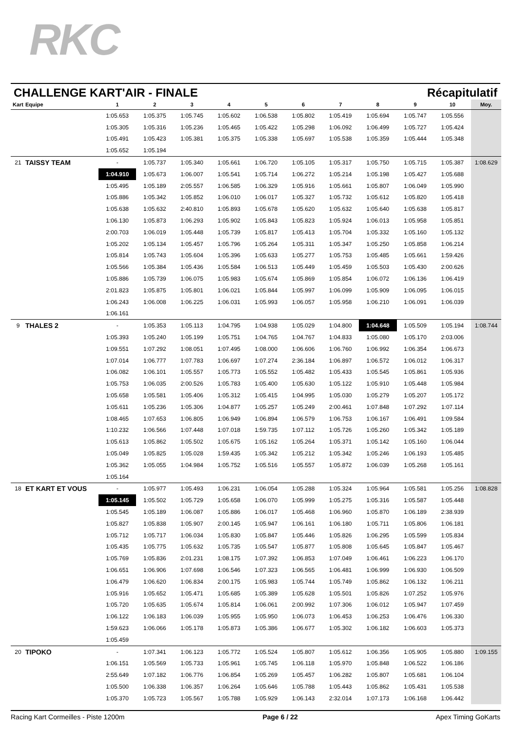RKC
CHALLENGE KART'AIR - FINALE Récapitulatif
| Kart | Equipe | 1 | 2 | 3 | 4 | 5 | 6 | 7 | 8 | 9 | 10 | Moy. |
| --- | --- | --- | --- | --- | --- | --- | --- | --- | --- | --- | --- | --- |
| | | 1:05.653 | 1:05.375 | 1:05.745 | 1:05.602 | 1:06.538 | 1:05.802 | 1:05.419 | 1:05.694 | 1:05.747 | 1:05.556 | |
| | | 1:05.305 | 1:05.316 | 1:05.236 | 1:05.465 | 1:05.422 | 1:05.298 | 1:06.092 | 1:06.499 | 1:05.727 | 1:05.424 | |
| | | 1:05.491 | 1:05.423 | 1:05.381 | 1:05.375 | 1:05.338 | 1:05.697 | 1:05.538 | 1:05.359 | 1:05.444 | 1:05.348 | |
| | | 1:05.652 | 1:05.194 | | | | | | | | | |
| 21 | TAISSY TEAM | - | 1:05.737 | 1:05.340 | 1:05.661 | 1:06.720 | 1:05.105 | 1:05.317 | 1:05.750 | 1:05.715 | 1:05.387 | 1:08.629 |
| | | 1:04.910 | 1:05.673 | 1:06.007 | 1:05.541 | 1:05.714 | 1:06.272 | 1:05.214 | 1:05.198 | 1:05.427 | 1:05.688 | |
| | | 1:05.495 | 1:05.189 | 2:05.557 | 1:06.585 | 1:06.329 | 1:05.916 | 1:05.661 | 1:05.807 | 1:06.049 | 1:05.990 | |
| | | 1:05.886 | 1:05.342 | 1:05.852 | 1:06.010 | 1:06.017 | 1:05.327 | 1:05.732 | 1:05.612 | 1:05.820 | 1:05.418 | |
| | | 1:05.638 | 1:05.632 | 2:40.810 | 1:05.893 | 1:05.678 | 1:05.620 | 1:05.632 | 1:05.640 | 1:05.638 | 1:05.817 | |
| | | 1:06.130 | 1:05.873 | 1:06.293 | 1:05.902 | 1:05.843 | 1:05.823 | 1:05.924 | 1:06.013 | 1:05.958 | 1:05.851 | |
| | | 2:00.703 | 1:06.019 | 1:05.448 | 1:05.739 | 1:05.817 | 1:05.413 | 1:05.704 | 1:05.332 | 1:05.160 | 1:05.132 | |
| | | 1:05.202 | 1:05.134 | 1:05.457 | 1:05.796 | 1:05.264 | 1:05.311 | 1:05.347 | 1:05.250 | 1:05.858 | 1:06.214 | |
| | | 1:05.814 | 1:05.743 | 1:05.604 | 1:05.396 | 1:05.633 | 1:05.277 | 1:05.753 | 1:05.485 | 1:05.661 | 1:59.426 | |
| | | 1:05.566 | 1:05.384 | 1:05.436 | 1:05.584 | 1:06.513 | 1:05.449 | 1:05.459 | 1:05.503 | 1:05.430 | 2:00.626 | |
| | | 1:05.886 | 1:05.739 | 1:06.075 | 1:05.983 | 1:05.674 | 1:05.869 | 1:05.854 | 1:06.072 | 1:06.136 | 1:06.419 | |
| | | 2:01.823 | 1:05.875 | 1:05.801 | 1:06.021 | 1:05.844 | 1:05.997 | 1:06.099 | 1:05.909 | 1:06.095 | 1:06.015 | |
| | | 1:06.243 | 1:06.008 | 1:06.225 | 1:06.031 | 1:05.993 | 1:06.057 | 1:05.958 | 1:06.210 | 1:06.091 | 1:06.039 | |
| | | 1:06.161 | | | | | | | | | | |
| 9 | THALES 2 | - | 1:05.353 | 1:05.113 | 1:04.795 | 1:04.938 | 1:05.029 | 1:04.800 | 1:04.648 | 1:05.509 | 1:05.194 | 1:08.744 |
| | | 1:05.393 | 1:05.240 | 1:05.199 | 1:05.751 | 1:04.765 | 1:04.767 | 1:04.833 | 1:05.080 | 1:05.170 | 2:03.006 | |
| | | 1:09.551 | 1:07.292 | 1:08.051 | 1:07.495 | 1:08.000 | 1:06.606 | 1:06.760 | 1:06.992 | 1:06.354 | 1:06.673 | |
| | | 1:07.014 | 1:06.777 | 1:07.783 | 1:06.697 | 1:07.274 | 2:36.184 | 1:06.897 | 1:06.572 | 1:06.012 | 1:06.317 | |
| | | 1:06.082 | 1:06.101 | 1:05.557 | 1:05.773 | 1:05.552 | 1:05.482 | 1:05.433 | 1:05.545 | 1:05.861 | 1:05.936 | |
| | | 1:05.753 | 1:06.035 | 2:00.526 | 1:05.783 | 1:05.400 | 1:05.630 | 1:05.122 | 1:05.910 | 1:05.448 | 1:05.984 | |
| | | 1:05.658 | 1:05.581 | 1:05.406 | 1:05.312 | 1:05.415 | 1:04.995 | 1:05.030 | 1:05.279 | 1:05.207 | 1:05.172 | |
| | | 1:05.611 | 1:05.236 | 1:05.306 | 1:04.877 | 1:05.257 | 1:05.249 | 2:00.461 | 1:07.848 | 1:07.292 | 1:07.114 | |
| | | 1:08.465 | 1:07.653 | 1:06.805 | 1:06.949 | 1:06.894 | 1:06.579 | 1:06.753 | 1:06.167 | 1:06.491 | 1:09.584 | |
| | | 1:10.232 | 1:06.566 | 1:07.448 | 1:07.018 | 1:59.735 | 1:07.112 | 1:05.726 | 1:05.260 | 1:05.342 | 1:05.189 | |
| | | 1:05.613 | 1:05.862 | 1:05.502 | 1:05.675 | 1:05.162 | 1:05.264 | 1:05.371 | 1:05.142 | 1:05.160 | 1:06.044 | |
| | | 1:05.049 | 1:05.825 | 1:05.028 | 1:59.435 | 1:05.342 | 1:05.212 | 1:05.342 | 1:05.246 | 1:06.193 | 1:05.485 | |
| | | 1:05.362 | 1:05.055 | 1:04.984 | 1:05.752 | 1:05.516 | 1:05.557 | 1:05.872 | 1:06.039 | 1:05.268 | 1:05.161 | |
| | | 1:05.164 | | | | | | | | | | |
| 18 | ET KART ET VOUS | - | 1:05.977 | 1:05.493 | 1:06.231 | 1:06.054 | 1:05.288 | 1:05.324 | 1:05.964 | 1:05.581 | 1:05.256 | 1:08.828 |
| | | 1:05.145 | 1:05.502 | 1:05.729 | 1:05.658 | 1:06.070 | 1:05.999 | 1:05.275 | 1:05.316 | 1:05.587 | 1:05.448 | |
| | | 1:05.545 | 1:05.189 | 1:06.087 | 1:05.886 | 1:06.017 | 1:05.468 | 1:06.960 | 1:05.870 | 1:06.189 | 2:38.939 | |
| | | 1:05.827 | 1:05.838 | 1:05.907 | 2:00.145 | 1:05.947 | 1:06.161 | 1:06.180 | 1:05.711 | 1:05.806 | 1:06.181 | |
| | | 1:05.712 | 1:05.717 | 1:06.034 | 1:05.830 | 1:05.847 | 1:05.446 | 1:05.826 | 1:06.295 | 1:05.599 | 1:05.834 | |
| | | 1:05.435 | 1:05.775 | 1:05.632 | 1:05.735 | 1:05.547 | 1:05.877 | 1:05.808 | 1:05.645 | 1:05.847 | 1:05.467 | |
| | | 1:05.769 | 1:05.836 | 2:01.231 | 1:08.175 | 1:07.392 | 1:06.853 | 1:07.049 | 1:06.461 | 1:06.223 | 1:06.170 | |
| | | 1:06.651 | 1:06.906 | 1:07.698 | 1:06.546 | 1:07.323 | 1:06.565 | 1:06.481 | 1:06.999 | 1:06.930 | 1:06.509 | |
| | | 1:06.479 | 1:06.620 | 1:06.834 | 2:00.175 | 1:05.983 | 1:05.744 | 1:05.749 | 1:05.862 | 1:06.132 | 1:06.211 | |
| | | 1:05.916 | 1:05.652 | 1:05.471 | 1:05.685 | 1:05.389 | 1:05.628 | 1:05.501 | 1:05.826 | 1:07.252 | 1:05.976 | |
| | | 1:05.720 | 1:05.635 | 1:05.674 | 1:05.814 | 1:06.061 | 2:00.992 | 1:07.306 | 1:06.012 | 1:05.947 | 1:07.459 | |
| | | 1:06.122 | 1:06.183 | 1:06.039 | 1:05.955 | 1:05.950 | 1:06.073 | 1:06.453 | 1:06.253 | 1:06.476 | 1:06.330 | |
| | | 1:59.623 | 1:06.066 | 1:05.178 | 1:05.873 | 1:05.386 | 1:06.677 | 1:05.302 | 1:06.182 | 1:06.603 | 1:05.373 | |
| | | 1:05.459 | | | | | | | | | | |
| 20 | TIPOKO | - | 1:07.341 | 1:06.123 | 1:05.772 | 1:05.524 | 1:05.807 | 1:05.612 | 1:06.356 | 1:05.905 | 1:05.880 | 1:09.155 |
| | | 1:06.151 | 1:05.569 | 1:05.733 | 1:05.961 | 1:05.745 | 1:06.118 | 1:05.970 | 1:05.848 | 1:06.522 | 1:06.186 | |
| | | 2:55.649 | 1:07.182 | 1:06.776 | 1:06.854 | 1:05.269 | 1:05.457 | 1:06.282 | 1:05.807 | 1:05.681 | 1:06.104 | |
| | | 1:05.500 | 1:06.338 | 1:06.357 | 1:06.264 | 1:05.646 | 1:05.788 | 1:05.443 | 1:05.862 | 1:05.431 | 1:05.538 | |
| | | 1:05.370 | 1:05.723 | 1:05.567 | 1:05.788 | 1:05.929 | 1:06.143 | 2:32.014 | 1:07.173 | 1:06.168 | 1:06.442 | |
Racing Kart Cormeilles - Piste 1200m Page 6 / 22 Apex Timing GoKarts